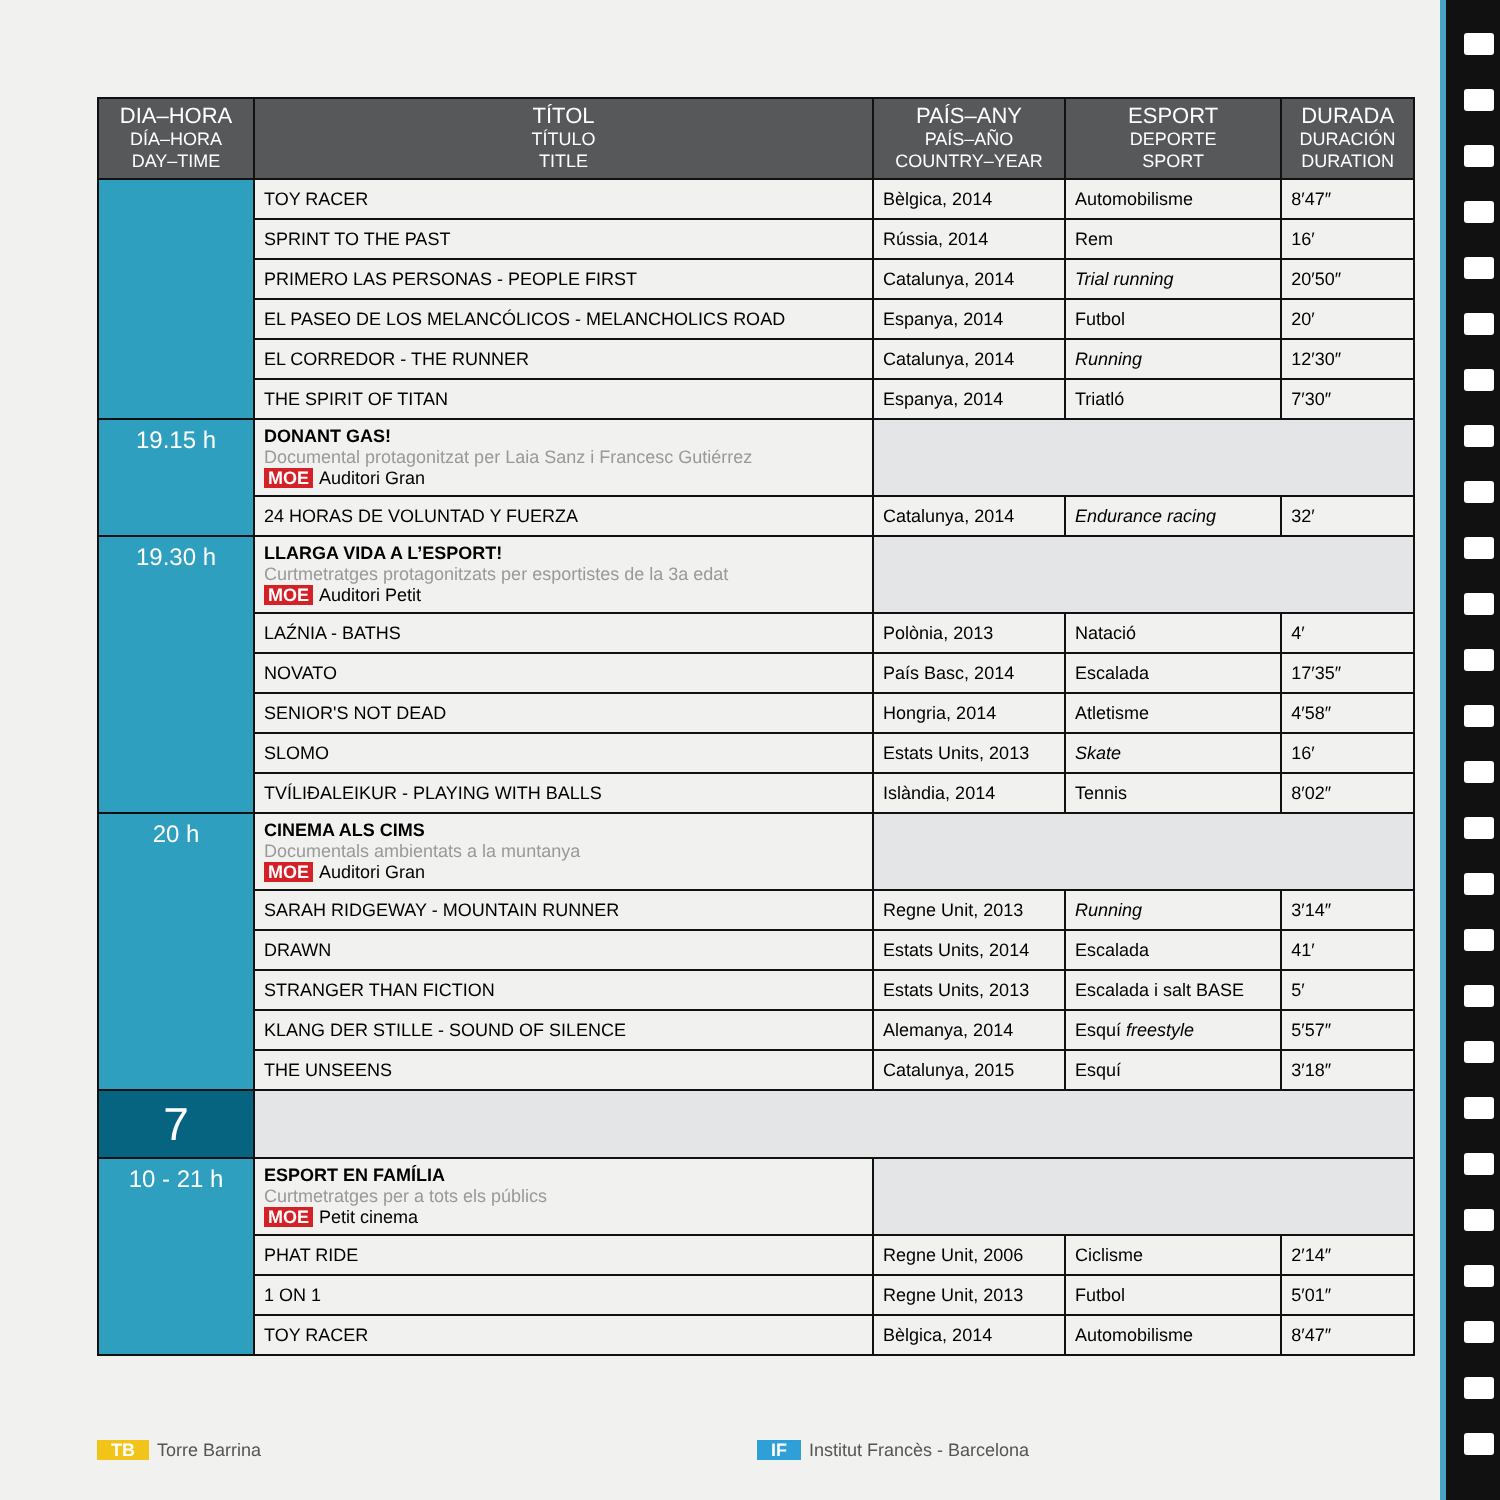| DIA–HORA DÍA–HORA DAY–TIME | TÍTOL TÍTULO TITLE | PAÍS–ANY PAÍS–AÑO COUNTRY–YEAR | ESPORT DEPORTE SPORT | DURADA DURACIÓN DURATION |
| --- | --- | --- | --- | --- |
| | TOY RACER | Bèlgica, 2014 | Automobilisme | 8′47″ |
| | SPRINT TO THE PAST | Rússia, 2014 | Rem | 16′ |
| | PRIMERO LAS PERSONAS - PEOPLE FIRST | Catalunya, 2014 | Trial running | 20′50″ |
| | EL PASEO DE LOS MELANCÓLICOS - MELANCHOLICS ROAD | Espanya, 2014 | Futbol | 20′ |
| | EL CORREDOR - THE RUNNER | Catalunya, 2014 | Running | 12′30″ |
| | THE SPIRIT OF TITAN | Espanya, 2014 | Triatló | 7′30″ |
| 19.15 h | DONANT GAS! Documental protagonitzat per Laia Sanz i Francesc Gutiérrez MOE Auditori Gran | | | |
| | 24 HORAS DE VOLUNTAD Y FUERZA | Catalunya, 2014 | Endurance racing | 32′ |
| 19.30 h | LLARGA VIDA A L’ESPORT! Curtmetratges protagonitzats per esportistes de la 3a edat MOE Auditori Petit | | | |
| | LAŹNIA - BATHS | Polònia, 2013 | Natació | 4′ |
| | NOVATO | País Basc, 2014 | Escalada | 17′35″ |
| | SENIOR'S NOT DEAD | Hongria, 2014 | Atletisme | 4′58″ |
| | SLOMO | Estats Units, 2013 | Skate | 16′ |
| | TVÍLIÐALEIKUR - PLAYING WITH BALLS | Islàndia, 2014 | Tennis | 8′02″ |
| 20 h | CINEMA ALS CIMS Documentals ambientats a la muntanya MOE Auditori Gran | | | |
| | SARAH RIDGEWAY - MOUNTAIN RUNNER | Regne Unit, 2013 | Running | 3′14″ |
| | DRAWN | Estats Units, 2014 | Escalada | 41′ |
| | STRANGER THAN FICTION | Estats Units, 2013 | Escalada i salt BASE | 5′ |
| | KLANG DER STILLE - SOUND OF SILENCE | Alemanya, 2014 | Esquí freestyle | 5′57″ |
| | THE UNSEENS | Catalunya, 2015 | Esquí | 3′18″ |
| 7 | | | | |
| 10 - 21 h | ESPORT EN FAMÍLIA Curtmetratges per a tots els públics MOE Petit cinema | | | |
| | PHAT RIDE | Regne Unit, 2006 | Ciclisme | 2′14″ |
| | 1 ON 1 | Regne Unit, 2013 | Futbol | 5′01″ |
| | TOY RACER | Bèlgica, 2014 | Automobilisme | 8′47″ |
TB Torre Barrina IF Institut Francès - Barcelona